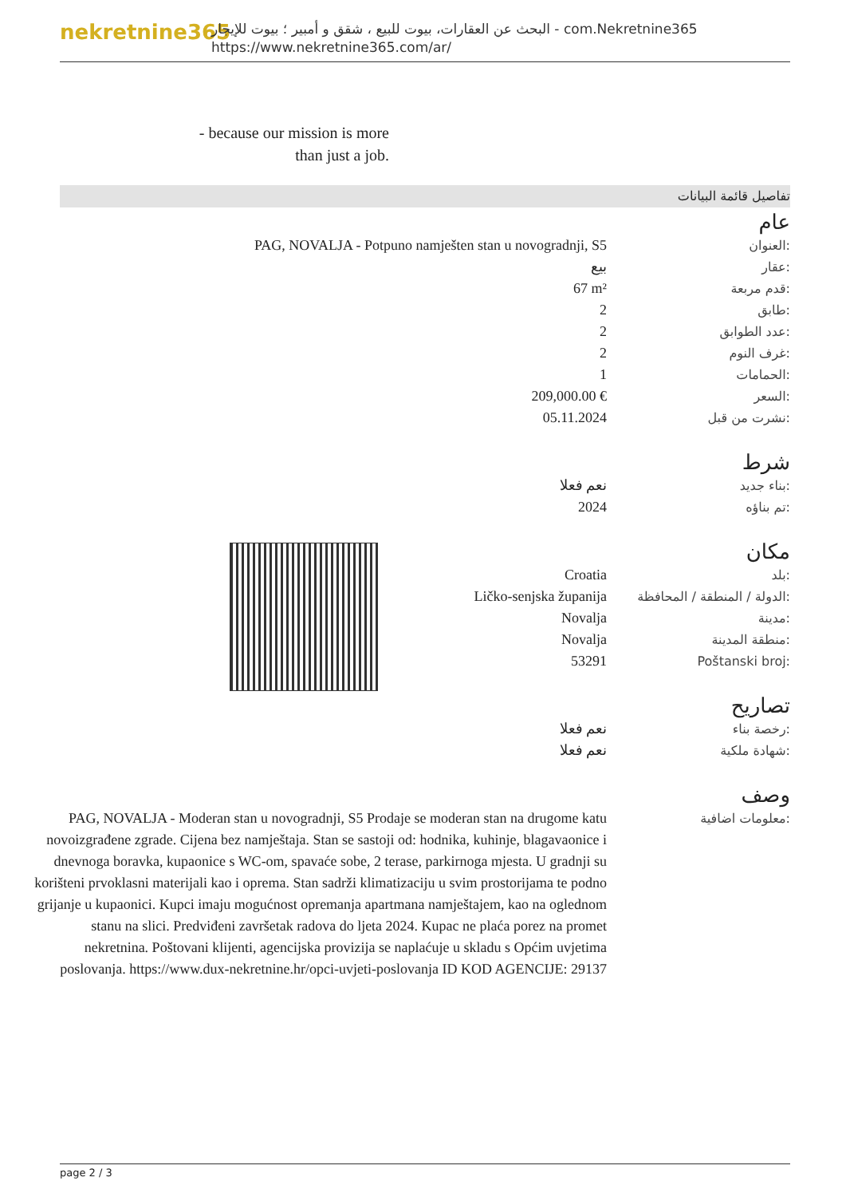nekretnine365
البحث عن العقارات، بيوت للبيع ، شقق و أمبير ؛ بيوت للإيجار - com.Nekretnine365
https://www.nekretnine365.com/ar/
- because our mission is more than just a job.
تفاصيل قائمة البيانات
عام
| PAG, NOVALJA - Potpuno namješten stan u novogradnji, S5 | العنوان: |
| بيع | عقار: |
| 67 m² | قدم مربعة: |
| 2 | طابق: |
| 2 | عدد الطوابق: |
| 2 | غرف النوم: |
| 1 | الحمامات: |
| 209,000.00 € | السعر: |
| 05.11.2024 | نشرت من قبل: |
شرط
| نعم فعلا | بناء جديد: |
| 2024 | تم بناؤه: |
مكان
| Croatia | بلد: |
| Ličko-senjska županija | الدولة / المنطقة / المحافظة: |
| Novalja | مدينة: |
| Novalja | منطقة المدينة: |
| 53291 | Poštanski broj: |
تصاريح
| نعم فعلا | رخصة بناء: |
| نعم فعلا | شهادة ملكية: |
وصف
| PAG, NOVALJA - Moderan stan u novogradnji, S5 Prodaje se moderan stan na drugome katu novoizgrađene zgrade. Cijena bez namještaja. Stan se sastoji od: hodnika, kuhinje, blagavaonice i dnevnoga boravka, kupaonice s WC-om, spavaće sobe, 2 terase, parkirnoga mjesta. U gradnji su korišteni prvoklasni materijali kao i oprema. Stan sadrži klimatizaciju u svim prostorijama te podno grijanje u kupaonici. Kupci imaju mogućnost opremanja apartmana namještajem, kao na oglednom stanu na slici. Predviđeni završetak radova do ljeta 2024. Kupac ne plaća porez na promet nekretnina. Poštovani klijenti, agencijska provizija se naplaćuje u skladu s Općim uvjetima poslovanja. https://www.dux-nekretnine.hr/opci-uvjeti-poslovanja ID KOD AGENCIJE: 29137 | معلومات اضافية: |
page 2 / 3